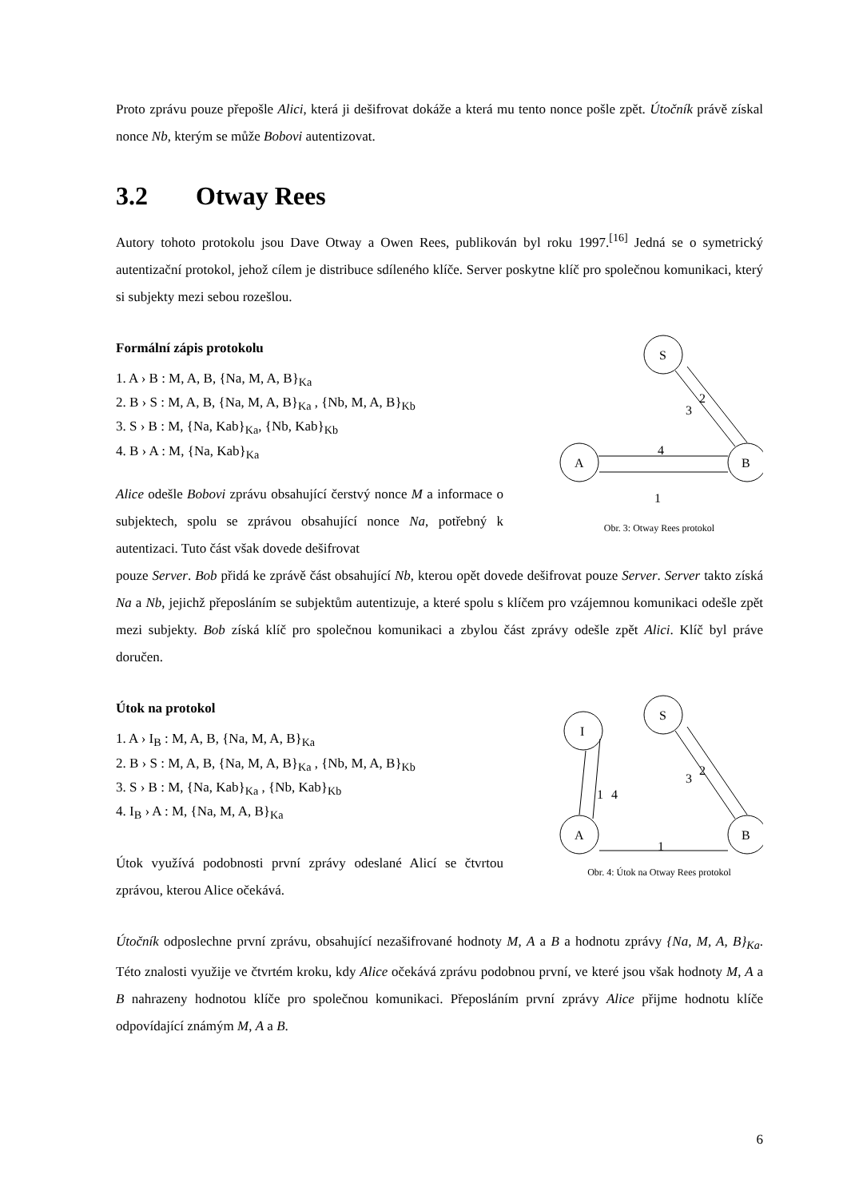Proto zprávu pouze přepošle Alici, která ji dešifrovat dokáže a která mu tento nonce pošle zpět. Útočník právě získal nonce Nb, kterým se může Bobovi autentizovat.
3.2 Otway Rees
Autory tohoto protokolu jsou Dave Otway a Owen Rees, publikován byl roku 1997.<sup>[16]</sup> Jedná se o symetrický autentizační protokol, jehož cílem je distribuce sdíleného klíče. Server poskytne klíč pro společnou komunikaci, který si subjekty mezi sebou rozešlou.
Formální zápis protokolu
1. A › B : M, A, B, {Na, M, A, B}<sub>Ka</sub>
2. B › S : M, A, B, {Na, M, A, B}<sub>Ka</sub> , {Nb, M, A, B}<sub>Kb</sub>
3. S › B : M, {Na, Kab}<sub>Ka</sub>, {Nb, Kab}<sub>Kb</sub>
4. B › A : M, {Na, Kab}<sub>Ka</sub>
Alice odešle Bobovi zprávu obsahující čerstvý nonce M a informace o subjektech, spolu se zprávou obsahující nonce Na, potřebný k autentizaci. Tuto část však dovede dešifrovat
S
A
B
2
3
4
1
Obr. 3: Otway Rees protokol
pouze Server. Bob přidá ke zprávě část obsahující Nb, kterou opět dovede dešifrovat pouze Server. Server takto získá Na a Nb, jejichž přeposláním se subjektům autentizuje, a které spolu s klíčem pro vzájemnou komunikaci odešle zpět mezi subjekty. Bob získá klíč pro společnou komunikaci a zbylou část zprávy odešle zpět Alici. Klíč byl práve doručen.
Útok na protokol
1. A › I<sub>B</sub> : M, A, B, {Na, M, A, B}<sub>Ka</sub>
2. B › S : M, A, B, {Na, M, A, B}<sub>Ka</sub> , {Nb, M, A, B}<sub>Kb</sub>
3. S › B : M, {Na, Kab}<sub>Ka</sub> , {Nb, Kab}<sub>Kb</sub>
4. I<sub>B</sub> › A : M, {Na, M, A, B}<sub>Ka</sub>
Útok využívá podobnosti první zprávy odeslané Alicí se čtvrtou zprávou, kterou Alice očekává.
S
I
A
B
2
3
1
4
1
Obr. 4: Útok na Otway Rees protokol
Útočník odposlechne první zprávu, obsahující nezašifrované hodnoty M, A a B a hodnotu zprávy {Na, M, A, B}<sub>Ka</sub>. Této znalosti využije ve čtvrtém kroku, kdy Alice očekává zprávu podobnou první, ve které jsou však hodnoty M, A a B nahrazeny hodnotou klíče pro společnou komunikaci. Přeposláním první zprávy Alice přijme hodnotu klíče odpovídající známým M, A a B.
6